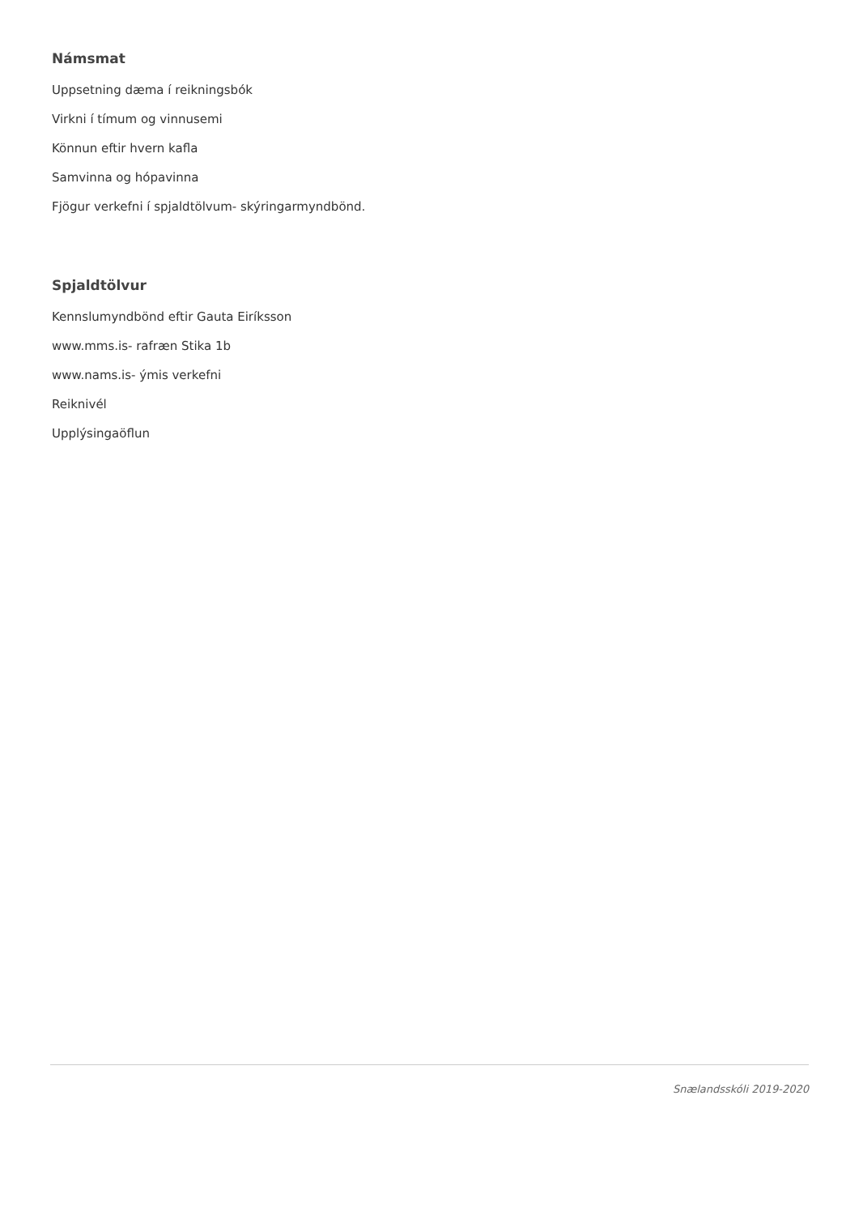Námsmat
Uppsetning dæma í reikningsbók
Virkni í tímum og vinnusemi
Könnun eftir hvern kafla
Samvinna og hópavinna
Fjögur verkefni í spjaldtölvum- skýringarmyndbönd.
Spjaldtölvur
Kennslumyndbönd eftir Gauta Eiríksson
www.mms.is- rafræn Stika 1b
www.nams.is- ýmis verkefni
Reiknivél
Upplýsingaöflun
Snælandsskóli 2019-2020